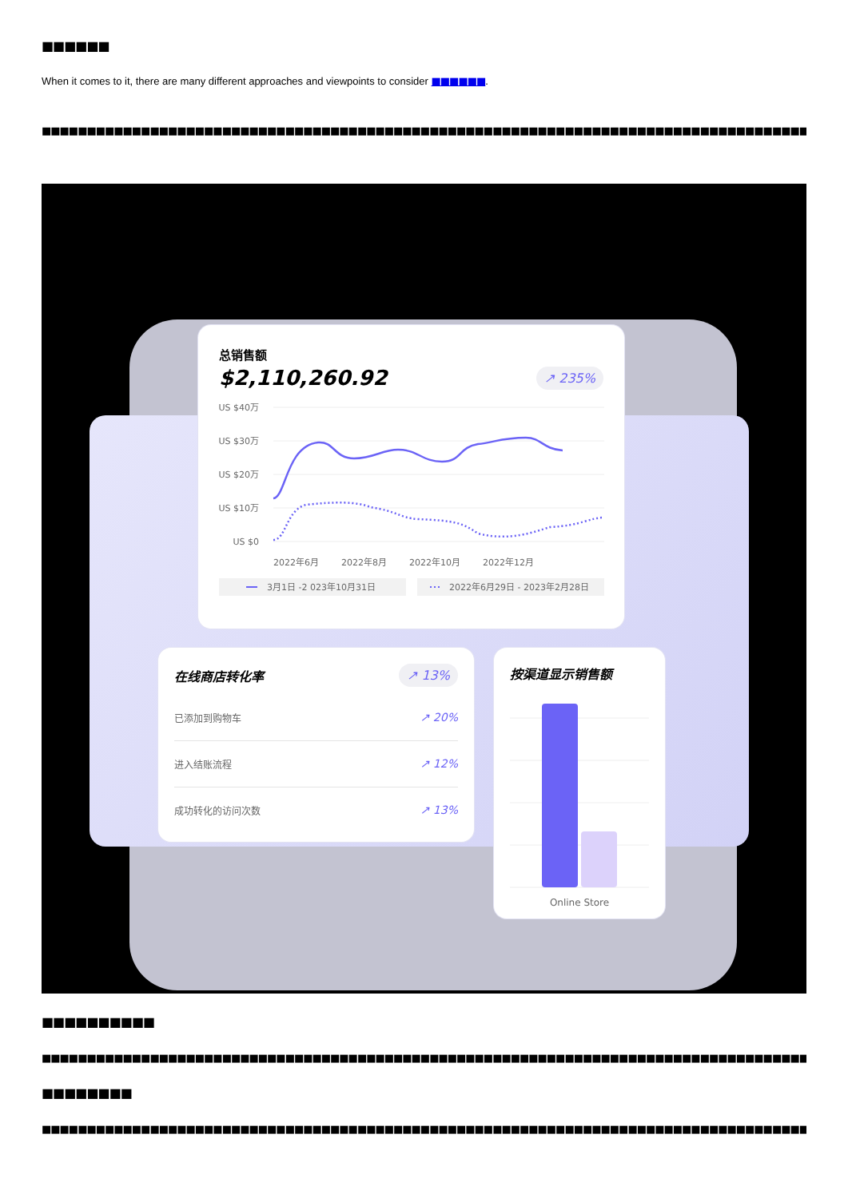■■■■■■
When it comes to it, there are many different approaches and viewpoints to consider ■■■■■■.
■■■■■■■■■■■■■■■■■■■■■■■■■■■■■■■■■■■■■■■■■■■■■■■■■■■■■■■■■■■■■■■■■■■■■■■■■■■■■■■■■■■■■■■■■■■■■■■■
总销售额
$2,110,260.92 ↗ 235%
US $40万
US $30万
US $20万
US $10万
US $0
2022年6月
2022年8月
2022年10月
2022年12月
3月1日 -2 023年10月31日
2022年6月29日 - 2023年2月28日
在线商店转化率 ↗ 13%
已添加到购物车 ↗ 20%
进入结账流程 ↗ 12%
成功转化的访问次数 ↗ 13%
按渠道显示销售额
Online Store
■■■■■■■■■■
■■■■■■■■■■■■■■■■■■■■■■■■■■■■■■■■■■■■■■■■■■■■■■■■■■■■■■■■■■■■■■■■■■■■■■■■■■■■■■■■■■■■■■■■■■■■■■■■■■■■■■■■■
■■■■■■■■
■■■■■■■■■■■■■■■■■■■■■■■■■■■■■■■■■■■■■■■■■■■■■■■■■■■■■■■■■■■■■■■■■■■■■■■■■■■■■■■■■■■■■